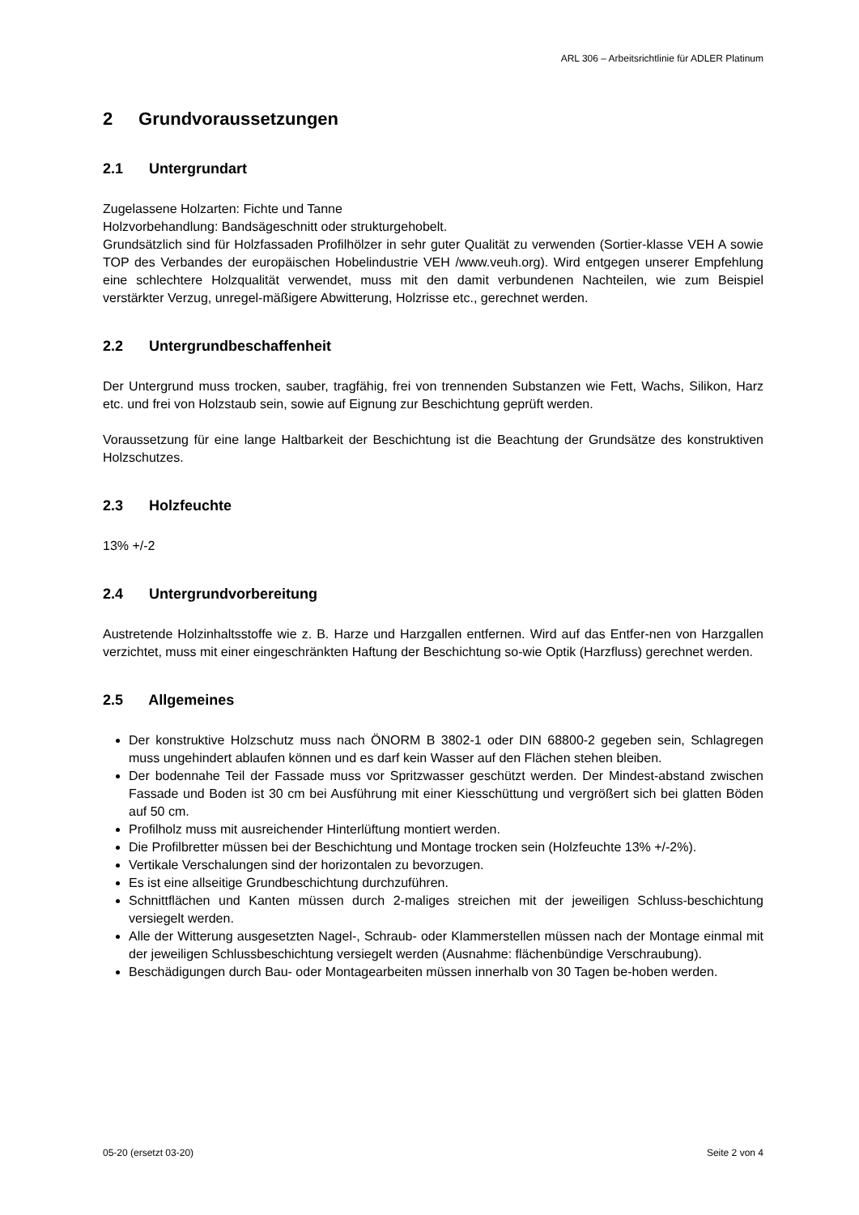ARL 306 – Arbeitsrichtlinie für ADLER Platinum
2 Grundvoraussetzungen
2.1 Untergrundart
Zugelassene Holzarten: Fichte und Tanne
Holzvorbehandlung: Bandsägeschnitt oder strukturgehobelt.
Grundsätzlich sind für Holzfassaden Profilhölzer in sehr guter Qualität zu verwenden (Sortier-klasse VEH A sowie TOP des Verbandes der europäischen Hobelindustrie VEH /www.veuh.org). Wird entgegen unserer Empfehlung eine schlechtere Holzqualität verwendet, muss mit den damit verbundenen Nachteilen, wie zum Beispiel verstärkter Verzug, unregel-mäßigere Abwitterung, Holzrisse etc., gerechnet werden.
2.2 Untergrundbeschaffenheit
Der Untergrund muss trocken, sauber, tragfähig, frei von trennenden Substanzen wie Fett, Wachs, Silikon, Harz etc. und frei von Holzstaub sein, sowie auf Eignung zur Beschichtung geprüft werden.
Voraussetzung für eine lange Haltbarkeit der Beschichtung ist die Beachtung der Grundsätze des konstruktiven Holzschutzes.
2.3 Holzfeuchte
13% +/-2
2.4 Untergrundvorbereitung
Austretende Holzinhaltsstoffe wie z. B. Harze und Harzgallen entfernen. Wird auf das Entfer-nen von Harzgallen verzichtet, muss mit einer eingeschränkten Haftung der Beschichtung so-wie Optik (Harzfluss) gerechnet werden.
2.5 Allgemeines
Der konstruktive Holzschutz muss nach ÖNORM B 3802-1 oder DIN 68800-2 gegeben sein, Schlagregen muss ungehindert ablaufen können und es darf kein Wasser auf den Flächen stehen bleiben.
Der bodennahe Teil der Fassade muss vor Spritzwasser geschützt werden. Der Mindest-abstand zwischen Fassade und Boden ist 30 cm bei Ausführung mit einer Kiesschüttung und vergrößert sich bei glatten Böden auf 50 cm.
Profilholz muss mit ausreichender Hinterlüftung montiert werden.
Die Profilbretter müssen bei der Beschichtung und Montage trocken sein (Holzfeuchte 13% +/-2%).
Vertikale Verschalungen sind der horizontalen zu bevorzugen.
Es ist eine allseitige Grundbeschichtung durchzuführen.
Schnittflächen und Kanten müssen durch 2-maliges streichen mit der jeweiligen Schluss-beschichtung versiegelt werden.
Alle der Witterung ausgesetzten Nagel-, Schraub- oder Klammerstellen müssen nach der Montage einmal mit der jeweiligen Schlussbeschichtung versiegelt werden (Ausnahme: flächenbündige Verschraubung).
Beschädigungen durch Bau- oder Montagearbeiten müssen innerhalb von 30 Tagen be-hoben werden.
05-20 (ersetzt 03-20) Seite 2 von 4